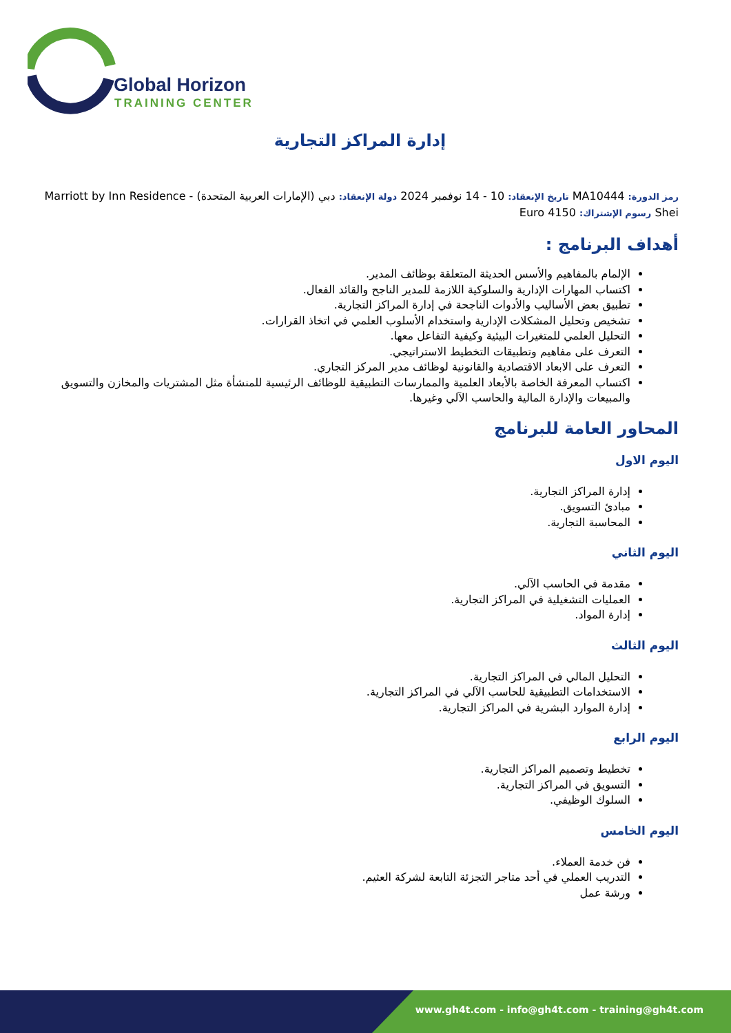Global Horizon
TRAINING CENTER
إدارة المراكز التجارية
رمز الدورة: MA10444 تاريخ الإنعقاد: 10 - 14 نوفمبر 2024 دولة الإنعقاد: دبي (الإمارات العربية المتحدة) - Marriott by Inn Residence Shei رسوم الإشتراك: 4150 Euro
أهداف البرنامج :
الإلمام بالمفاهيم والأسس الحديثة المتعلقة بوظائف المدير.
اكتساب المهارات الإدارية والسلوكية اللازمة للمدير الناجح والقائد الفعال.
تطبيق بعض الأساليب والأدوات الناجحة في إدارة المراكز التجارية.
تشخيص وتحليل المشكلات الإدارية واستخدام الأسلوب العلمي في اتخاذ القرارات.
التحليل العلمي للمتغيرات البيئية وكيفية التفاعل معها.
التعرف على مفاهيم وتطبيقات التخطيط الاستراتيجي.
التعرف على الابعاد الاقتصادية والقانونية لوظائف مدير المركز التجاري.
اكتساب المعرفة الخاصة بالأبعاد العلمية والممارسات التطبيقية للوظائف الرئيسية للمنشأة مثل المشتريات والمخازن والتسويق والمبيعات والإدارة المالية والحاسب الآلي وغيرها.
المحاور العامة للبرنامج
اليوم الاول
إدارة المراكز التجارية.
مبادئ التسويق.
المحاسبة التجارية.
اليوم الثاني
مقدمة في الحاسب الآلي.
العمليات التشغيلية في المراكز التجارية.
إدارة المواد.
اليوم الثالث
التحليل المالي في المراكز التجارية.
الاستخدامات التطبيقية للحاسب الآلي في المراكز التجارية.
إدارة الموارد البشرية في المراكز التجارية.
اليوم الرابع
تخطيط وتصميم المراكز التجارية.
التسويق في المراكز التجارية.
السلوك الوظيفي.
اليوم الخامس
فن خدمة العملاء.
التدريب العملي في أحد متاجر التجزئة التابعة لشركة العثيم.
ورشة عمل
www.gh4t.com - info@gh4t.com - training@gh4t.com